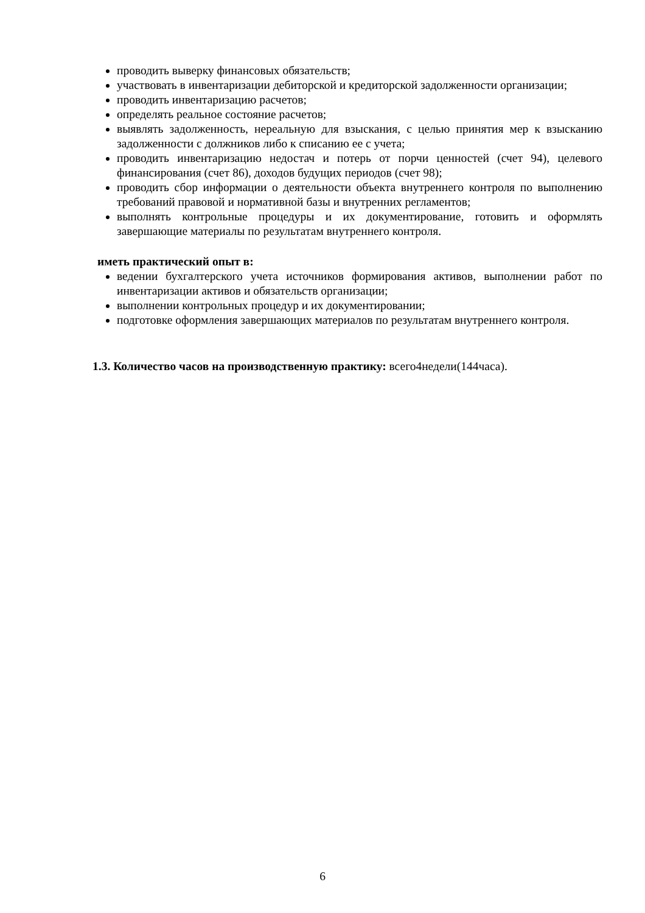проводить выверку финансовых обязательств;
участвовать в инвентаризации дебиторской и кредиторской задолженности организации;
проводить инвентаризацию расчетов;
определять реальное состояние расчетов;
выявлять задолженность, нереальную для взыскания, с целью принятия мер к взысканию задолженности с должников либо к списанию ее с учета;
проводить инвентаризацию недостач и потерь от порчи ценностей (счет 94), целевого финансирования (счет 86), доходов будущих периодов (счет 98);
проводить сбор информации о деятельности объекта внутреннего контроля по выполнению требований правовой и нормативной базы и внутренних регламентов;
выполнять контрольные процедуры и их документирование, готовить и оформлять завершающие материалы по результатам внутреннего контроля.
иметь практический опыт в:
ведении бухгалтерского учета источников формирования активов, выполнении работ по инвентаризации активов и обязательств организации;
выполнении контрольных процедур и их документировании;
подготовке оформления завершающих материалов по результатам внутреннего контроля.
1.3. Количество часов на производственную практику: всего4недели(144часа).
6